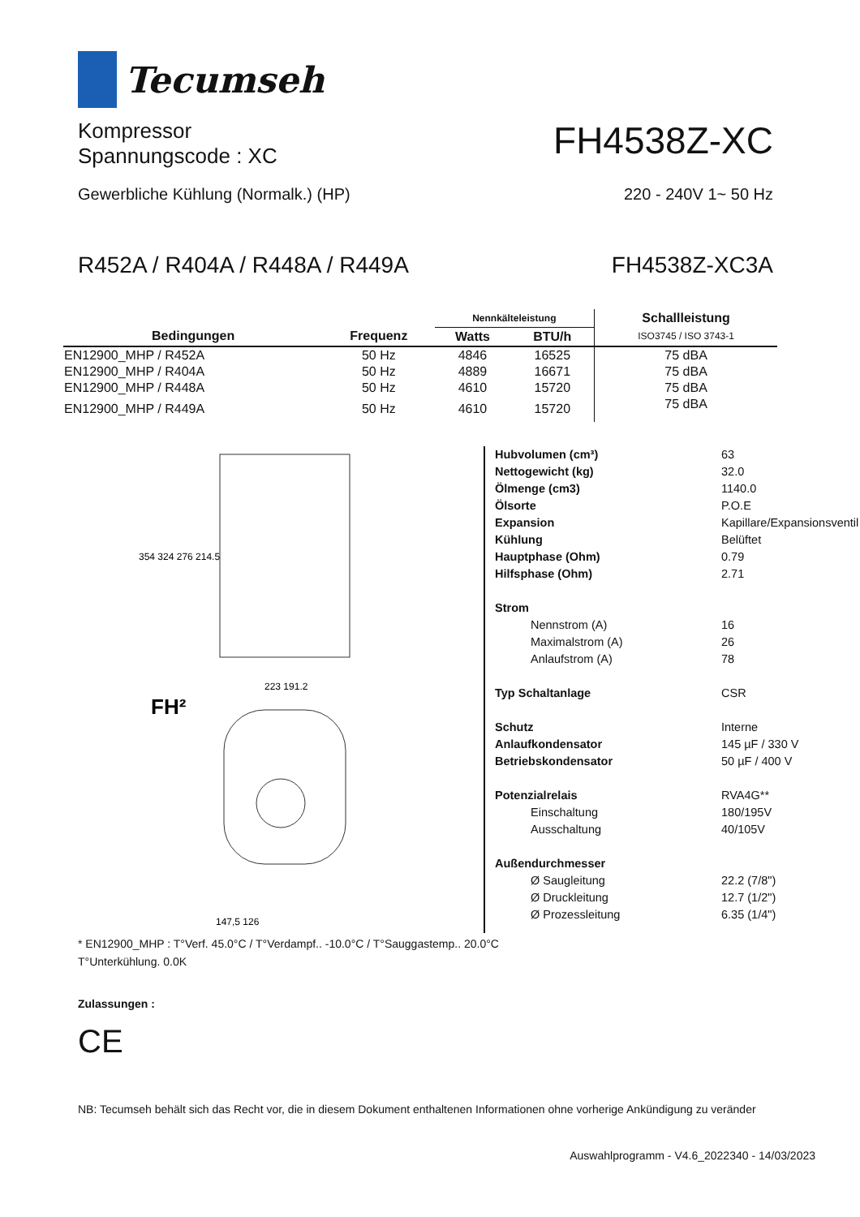Tecumseh
Kompressor
Spannungscode : XC
FH4538Z-XC
Gewerbliche Kühlung (Normalk.) (HP) 220 - 240V 1~ 50 Hz
R452A / R404A / R448A / R449A FH4538Z-XC3A
| | | Nennkälteleistung | | Schallleistung |
| --- | --- | --- | --- | --- |
| Bedingungen | Frequenz | Watts | BTU/h | ISO3745 / ISO 3743-1 |
| EN12900_MHP / R452A | 50 Hz | 4846 | 16525 | 75 dBA |
| EN12900_MHP / R404A | 50 Hz | 4889 | 16671 | 75 dBA |
| EN12900_MHP / R448A | 50 Hz | 4610 | 15720 | 75 dBA |
| EN12900_MHP / R449A | 50 Hz | 4610 | 15720 | 75 dBA |
354 324 276 214.5
FH²
223 191.2
147,5 126
| Hubvolumen (cm³) | 63 |
| Nettogewicht (kg) | 32.0 |
| Ölmenge (cm3) | 1140.0 |
| Ölsorte | P.O.E |
| Expansion | Kapillare/Expansionsventil |
| Kühlung | Belüftet |
| Hauptphase (Ohm) | 0.79 |
| Hilfsphase (Ohm) | 2.71 |
| Strom | |
| Nennstrom (A) | 16 |
| Maximalstrom (A) | 26 |
| Anlaufstrom (A) | 78 |
| Typ Schaltanlage | CSR |
| Schutz | Interne |
| Anlaufkondensator | 145 µF / 330 V |
| Betriebskondensator | 50 µF / 400 V |
| Potenzialrelais | RVA4G** |
| Einschaltung | 180/195V |
| Ausschaltung | 40/105V |
| Außendurchmesser | |
| Ø Saugleitung | 22.2 (7/8") |
| Ø Druckleitung | 12.7 (1/2") |
| Ø Prozessleitung | 6.35 (1/4") |
* EN12900_MHP : T°Verf. 45.0°C / T°Verdampf.. -10.0°C / T°Sauggastemp.. 20.0°C
T°Unterkühlung. 0.0K
Zulassungen :
CE
NB: Tecumseh behält sich das Recht vor, die in diesem Dokument enthaltenen Informationen ohne vorherige Ankündigung zu veränder
Auswahlprogramm - V4.6_2022340 - 14/03/2023